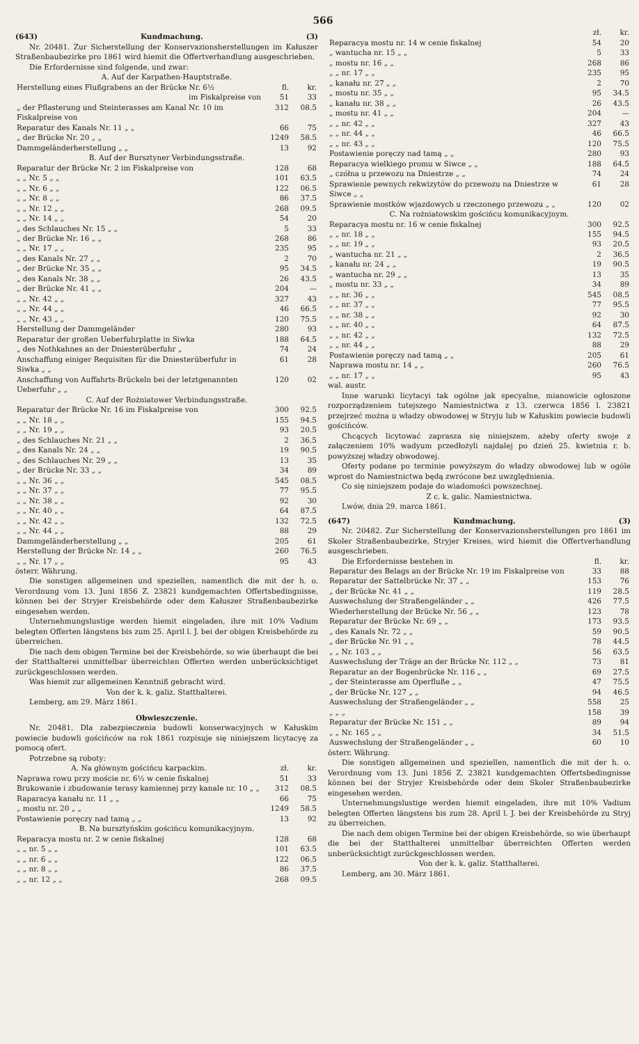566
(643) Kundmachung. (3)
Nr. 20481. Zur Sicherstellung der Konservazionsherstellungen im Kałuszer Straßenbaubezirke pro 1861 wird hiemit die Offertverhandlung ausgeschrieben.
Die Erfordernisse sind folgende, und zwar:
A. Auf der Karpathen-Hauptstraße.
| Herstellung eines Flußgrabens an der Brücke Nr. 6½ | fl. | kr. |
| im Fiskalpreise von | 51 | 33 |
| „ der Pflasterung und Steinterasses am Kanal Nr. 10 im Fiskalpreise von | 312 | 08.5 |
| Reparatur des Kanals Nr. 11 „ „ | 66 | 75 |
| „ der Brücke Nr. 20 „ „ | 1249 | 58.5 |
| Dammgeländerherstellung „ „ | 13 | 92 |
| B. Auf der Bursztyner Verbindungsstraße. | | |
| Reparatur der Brücke Nr. 2 im Fiskalpreise von | 128 | 68 |
| „ „ Nr. 5 „ „ | 101 | 63.5 |
| „ „ Nr. 6 „ „ | 122 | 06.5 |
| „ „ Nr. 8 „ „ | 86 | 37.5 |
| „ „ Nr. 12 „ „ | 268 | 09.5 |
| „ „ Nr. 14 „ „ | 54 | 20 |
| „ des Schlauches Nr. 15 „ „ | 5 | 33 |
| „ der Brücke Nr. 16 „ „ | 268 | 86 |
| „ „ Nr. 17 „ „ | 235 | 95 |
| „ des Kanals Nr. 27 „ „ | 2 | 70 |
| „ der Brücke Nr. 35 „ „ | 95 | 34.5 |
| „ des Kanals Nr. 38 „ „ | 26 | 43.5 |
| „ der Brücke Nr. 41 „ „ | 204 | — |
| „ „ Nr. 42 „ „ | 327 | 43 |
| „ „ Nr. 44 „ „ | 46 | 66.5 |
| „ „ Nr. 43 „ „ | 120 | 75.5 |
| Herstellung der Dammgeländer | 280 | 93 |
| Reparatur der großen Ueberfuhrplatte in Siwka | 188 | 64.5 |
| „ des Nothkahnes an der Dniesterüberfuhr „ | 74 | 24 |
| Anschaffung einiger Requisiten für die Dniesterüberfuhr in Siwka „ „ | 61 | 28 |
| Anschaffung von Auffahrts-Brückeln bei der letztgenannten Ueberfuhr „ „ | 120 | 02 |
| C. Auf der Rożniatower Verbindungsstraße. | | |
| Reparatur der Brücke Nr. 16 im Fiskalpreise von | 300 | 92.5 |
| „ „ Nr. 18 „ „ | 155 | 94.5 |
| „ „ Nr. 19 „ „ | 93 | 20.5 |
| „ des Schlauches Nr. 21 „ „ | 2 | 36.5 |
| „ des Kanals Nr. 24 „ „ | 19 | 90.5 |
| „ des Schlauches Nr. 29 „ „ | 13 | 35 |
| „ der Brücke Nr. 33 „ „ | 34 | 89 |
| „ „ Nr. 36 „ „ | 545 | 08.5 |
| „ „ Nr. 37 „ „ | 77 | 95.5 |
| „ „ Nr. 38 „ „ | 92 | 30 |
| „ „ Nr. 40 „ „ | 64 | 87.5 |
| „ „ Nr. 42 „ „ | 132 | 72.5 |
| „ „ Nr. 44 „ „ | 88 | 29 |
| Dammgeländerherstellung „ „ | 205 | 61 |
| Herstellung der Brücke Nr. 14 „ „ | 260 | 76.5 |
| „ „ Nr. 17 „ „ | 95 | 43 |
österr. Währung.
Die sonstigen allgemeinen und speziellen, namentlich die mit der h. o. Verordnung vom 13. Juni 1856 Z. 23821 kundgemachten Offertsbedingnisse, können bei der Stryjer Kreisbehörde oder dem Kałuszer Straßenbaubezirke eingesehen werden.
Unternehmungslustige werden hiemit eingeladen, ihre mit 10% Vadium belegten Offerten längstens bis zum 25. April l. J. bei der obigen Kreisbehörde zu überreichen.
Die nach dem obigen Termine bei der Kreisbehörde, so wie überhaupt die bei der Statthalterei unmittelbar überreichten Offerten werden unberücksichtiget zurückgeschlossen werden.
Was hiemit zur allgemeinen Kenntniß gebracht wird.
Von der k. k. galiz. Statthalterei.
Lemberg, am 29. März 1861.
Obwieszczenie.
Nr. 20481. Dla zabezpieczenia budowli konserwacyjnych w Kałuskim powiecie budowli gościńców na rok 1861 rozpisuje się niniejszem licytacyę za pomocą ofert.
Potrzebne są roboty:
| A. Na głównym gościńcu karpackim. | zł. | kr. |
| Naprawa rowu przy moście nr. 6½ w cenie fiskalnej | 51 | 33 |
| Brukowanie i zbudowanie terasy kamiennej przy kanale nr. 10 „ „ | 312 | 08.5 |
| Raparacya kanału nr. 11 „ „ | 66 | 75 |
| „ mostu nr. 20 „ „ | 1249 | 58.5 |
| Postawienie poręczy nad tamą „ „ | 13 | 92 |
| B. Na bursztyńskim gościńcu komunikacyjnym. | | |
| Reparacya mostu nr. 2 w cenie fiskalnej | 128 | 68 |
| „ „ nr. 5 „ „ | 101 | 63.5 |
| „ „ nr. 6 „ „ | 122 | 06.5 |
| „ „ nr. 8 „ „ | 86 | 37.5 |
| „ „ nr. 12 „ „ | 268 | 09.5 |
| | zł. | kr. |
| Reparacya mostu nr. 14 w cenie fiskalnej | 54 | 20 |
| „ wantucha nr. 15 „ „ | 5 | 33 |
| „ mostu nr. 16 „ „ | 268 | 86 |
| „ „ nr. 17 „ „ | 235 | 95 |
| „ kanału nr. 27 „ „ | 2 | 70 |
| „ mostu nr. 35 „ „ | 95 | 34.5 |
| „ kanału nr. 38 „ „ | 26 | 43.5 |
| „ mostu nr. 41 „ „ | 204 | — |
| „ „ nr. 42 „ „ | 327 | 43 |
| „ „ nr. 44 „ „ | 46 | 66.5 |
| „ „ nr. 43 „ „ | 120 | 75.5 |
| Postawienie poręczy nad tamą „ „ | 280 | 93 |
| Reparacya wielkiego promu w Siwce „ „ | 188 | 64.5 |
| „ czółna u przewozu na Dniestrze „ „ | 74 | 24 |
| Sprawienie pewnych rekwizytów do przewozu na Dniestrze w Siwce „ „ | 61 | 28 |
| Sprawienie mostków wjazdowych u rzeczonego przewozu „ „ | 120 | 02 |
| C. Na rożniatowskim gościńcu komunikacyjnym. | | |
| Reparacya mostu nr. 16 w cenie fiskalnej | 300 | 92.5 |
| „ „ nr. 18 „ „ | 155 | 94.5 |
| „ „ nr. 19 „ „ | 93 | 20.5 |
| „ wantucha nr. 21 „ „ | 2 | 36.5 |
| „ kanału nr. 24 „ „ | 19 | 90.5 |
| „ wantucha nr. 29 „ „ | 13 | 35 |
| „ mostu nr. 33 „ „ | 34 | 89 |
| „ „ nr. 36 „ „ | 545 | 08.5 |
| „ „ nr. 37 „ „ | 77 | 95.5 |
| „ „ nr. 38 „ „ | 92 | 30 |
| „ „ nr. 40 „ „ | 64 | 87.5 |
| „ „ nr. 42 „ „ | 132 | 72.5 |
| „ „ nr. 44 „ „ | 88 | 29 |
| Postawienie poręczy nad tamą „ „ | 205 | 61 |
| Naprawa mostu nr. 14 „ „ | 260 | 76.5 |
| „ „ nr. 17 „ „ | 95 | 43 |
wal. austr.
Inne warunki licytacyi tak ogólne jak specyalne, mianowicie ogłoszone rozporządzeniem tutejszego Namiestnictwa z 13. czerwca 1856 l. 23821 przejrzeć można u władzy obwodowej w Stryju lub w Kałuskim powiecie budowli gościńców.
Chcących licytować zaprasza się niniejszem, ażeby oferty swoje z załączeniem 10% wadyum przedłożyli najdalej po dzień 25. kwietnia r. b. powyższej władzy obwodowej.
Oferty podane po terminie powyższym do władzy obwodowej lub w ogóle wprost do Namiestnictwa będą zwrócone bez uwzględnienia.
Co się niniejszem podaje do wiadomości powszechnej.
Z c. k. galic. Namiestnictwa.
Lwów, dnia 29. marca 1861.
(647) Kundmachung. (3)
Nr. 20482. Zur Sicherstellung der Konservazionsherstellungen pro 1861 im Skoler Straßenbaubezirke, Stryjer Kreises, wird hiemit die Offertverhandlung ausgeschrieben.
| Die Erfordernisse bestehen in | fl. | kr. |
| Reparatur des Belags an der Brücke Nr. 19 im Fiskalpreise von | 33 | 88 |
| Reparatur der Sattelbrücke Nr. 37 „ „ | 153 | 76 |
| „ der Brücke Nr. 41 „ „ | 119 | 28.5 |
| Auswechslung der Straßengeländer „ „ | 426 | 77.5 |
| Wiederherstellung der Brücke Nr. 56 „ „ | 123 | 78 |
| Reparatur der Brücke Nr. 69 „ „ | 173 | 93.5 |
| „ des Kanals Nr. 72 „ „ | 59 | 90.5 |
| „ der Brücke Nr. 91 „ „ | 78 | 44.5 |
| „ „ Nr. 103 „ „ | 56 | 63.5 |
| Auswechslung der Träge an der Brücke Nr. 112 „ „ | 73 | 81 |
| Reparatur an der Bogenbrücke Nr. 116 „ „ | 69 | 27.5 |
| „ der Steinterasse am Operfluße „ „ | 47 | 75.5 |
| „ der Brücke Nr. 127 „ „ | 94 | 46.5 |
| Auswechslung der Straßengeländer „ „ | 558 | 25 |
| „ „ „ | 158 | 39 |
| Reparatur der Brücke Nr. 151 „ „ | 89 | 94 |
| „ „ Nr. 165 „ „ | 34 | 51.5 |
| Auswechslung der Straßengeländer „ „ | 60 | 10 |
österr. Währung.
Die sonstigen allgemeinen und speziellen, namentlich die mit der h. o. Verordnung vom 13. Juni 1856 Z. 23821 kundgemachten Offertsbedingnisse können bei der Stryjer Kreisbehörde oder dem Skoler Straßenbaubezirke eingesehen werden.
Unternehmungslustige werden hiemit eingeladen, ihre mit 10% Vadium belegten Offerten längstens bis zum 28. April l. J. bei der Kreisbehörde zu Stryj zu überreichen.
Die nach dem obigen Termine bei der obigen Kreisbehörde, so wie überhaupt die bei der Statthalterei unmittelbar überreichten Offerten werden unberücksichtigt zurückgeschlossen werden.
Von der k. k. galiz. Statthalterei.
Lemberg, am 30. März 1861.